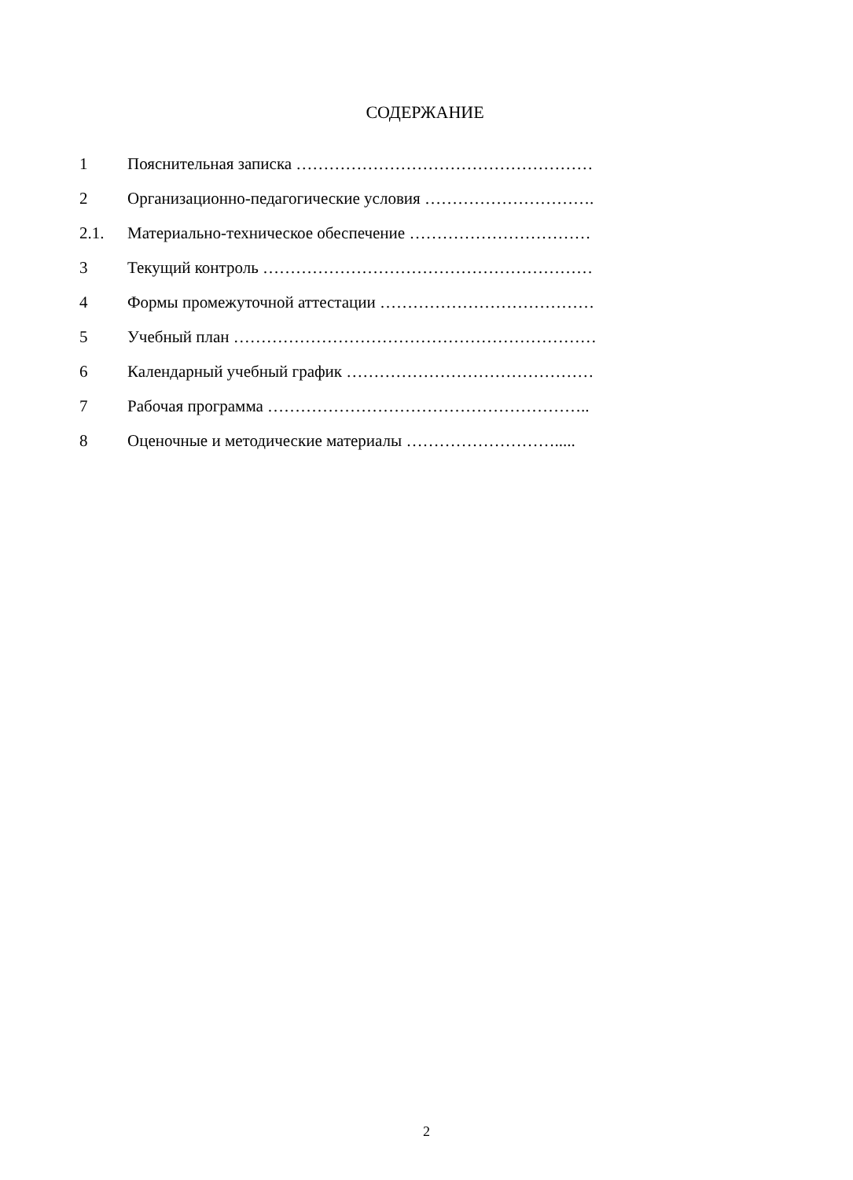СОДЕРЖАНИЕ
1 Пояснительная записка ………………………………………………
2 Организационно-педагогические условия ………………………….
2.1. Материально-техническое обеспечение ……………………………
3 Текущий контроль ……………………………………………………
4 Формы промежуточной аттестации …………………………………
5 Учебный план …………………………………………………………
6 Календарный учебный график ………………………………………
7 Рабочая программа …………………………………………………..
8 Оценочные и методические материалы ……………………….....
2